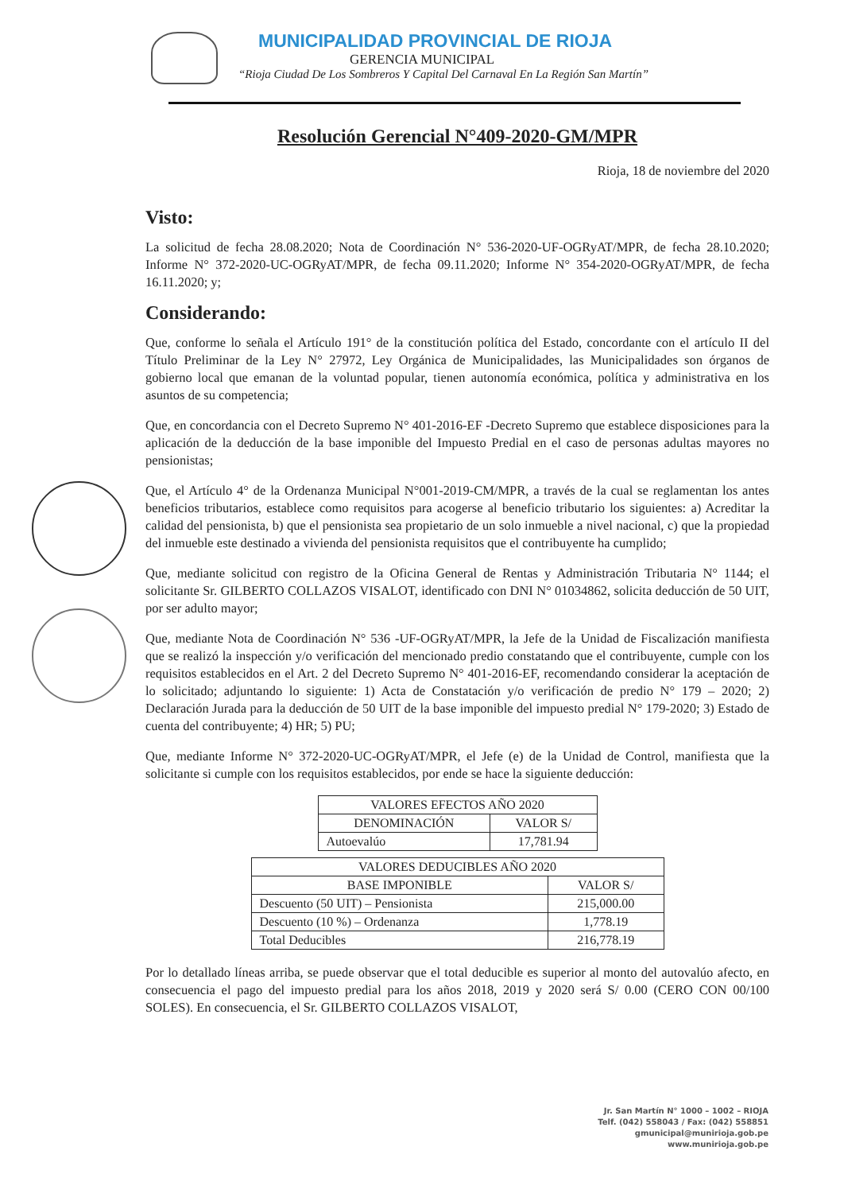MUNICIPALIDAD PROVINCIAL DE RIOJA
GERENCIA MUNICIPAL
“Rioja Ciudad De Los Sombreros Y Capital Del Carnaval En La Región San Martín”
Resolución Gerencial N°409-2020-GM/MPR
Rioja, 18 de noviembre del 2020
Visto:
La solicitud de fecha 28.08.2020; Nota de Coordinación N° 536-2020-UF-OGRyAT/MPR, de fecha 28.10.2020; Informe N° 372-2020-UC-OGRyAT/MPR, de fecha 09.11.2020; Informe N° 354-2020-OGRyAT/MPR, de fecha 16.11.2020; y;
Considerando:
Que, conforme lo señala el Artículo 191° de la constitución política del Estado, concordante con el artículo II del Título Preliminar de la Ley N° 27972, Ley Orgánica de Municipalidades, las Municipalidades son órganos de gobierno local que emanan de la voluntad popular, tienen autonomía económica, política y administrativa en los asuntos de su competencia;
Que, en concordancia con el Decreto Supremo N° 401-2016-EF -Decreto Supremo que establece disposiciones para la aplicación de la deducción de la base imponible del Impuesto Predial en el caso de personas adultas mayores no pensionistas;
Que, el Artículo 4° de la Ordenanza Municipal N°001-2019-CM/MPR, a través de la cual se reglamentan los antes beneficios tributarios, establece como requisitos para acogerse al beneficio tributario los siguientes: a) Acreditar la calidad del pensionista, b) que el pensionista sea propietario de un solo inmueble a nivel nacional, c) que la propiedad del inmueble este destinado a vivienda del pensionista requisitos que el contribuyente ha cumplido;
Que, mediante solicitud con registro de la Oficina General de Rentas y Administración Tributaria N° 1144; el solicitante Sr. GILBERTO COLLAZOS VISALOT, identificado con DNI N° 01034862, solicita deducción de 50 UIT, por ser adulto mayor;
Que, mediante Nota de Coordinación N° 536 -UF-OGRyAT/MPR, la Jefe de la Unidad de Fiscalización manifiesta que se realizó la inspección y/o verificación del mencionado predio constatando que el contribuyente, cumple con los requisitos establecidos en el Art. 2 del Decreto Supremo N° 401-2016-EF, recomendando considerar la aceptación de lo solicitado; adjuntando lo siguiente: 1) Acta de Constatación y/o verificación de predio N° 179 – 2020; 2) Declaración Jurada para la deducción de 50 UIT de la base imponible del impuesto predial N° 179-2020; 3) Estado de cuenta del contribuyente; 4) HR; 5) PU;
Que, mediante Informe N° 372-2020-UC-OGRyAT/MPR, el Jefe (e) de la Unidad de Control, manifiesta que la solicitante si cumple con los requisitos establecidos, por ende se hace la siguiente deducción:
| VALORES EFECTOS AÑO 2020 | |
| --- | --- |
| DENOMINACIÓN | VALOR S/ |
| Autoevalúo | 17,781.94 |
| VALORES DEDUCIBLES AÑO 2020 | |
| --- | --- |
| BASE IMPONIBLE | VALOR S/ |
| Descuento (50 UIT) – Pensionista | 215,000.00 |
| Descuento (10 %) – Ordenanza | 1,778.19 |
| Total Deducibles | 216,778.19 |
Por lo detallado líneas arriba, se puede observar que el total deducible es superior al monto del autovalúo afecto, en consecuencia el pago del impuesto predial para los años 2018, 2019 y 2020 será S/ 0.00 (CERO CON 00/100 SOLES). En consecuencia, el Sr. GILBERTO COLLAZOS VISALOT,
Jr. San Martín N° 1000 – 1002 – RIOJA
Telf. (042) 558043 / Fax: (042) 558851
gmunicipal@munirioja.gob.pe
www.munirioja.gob.pe